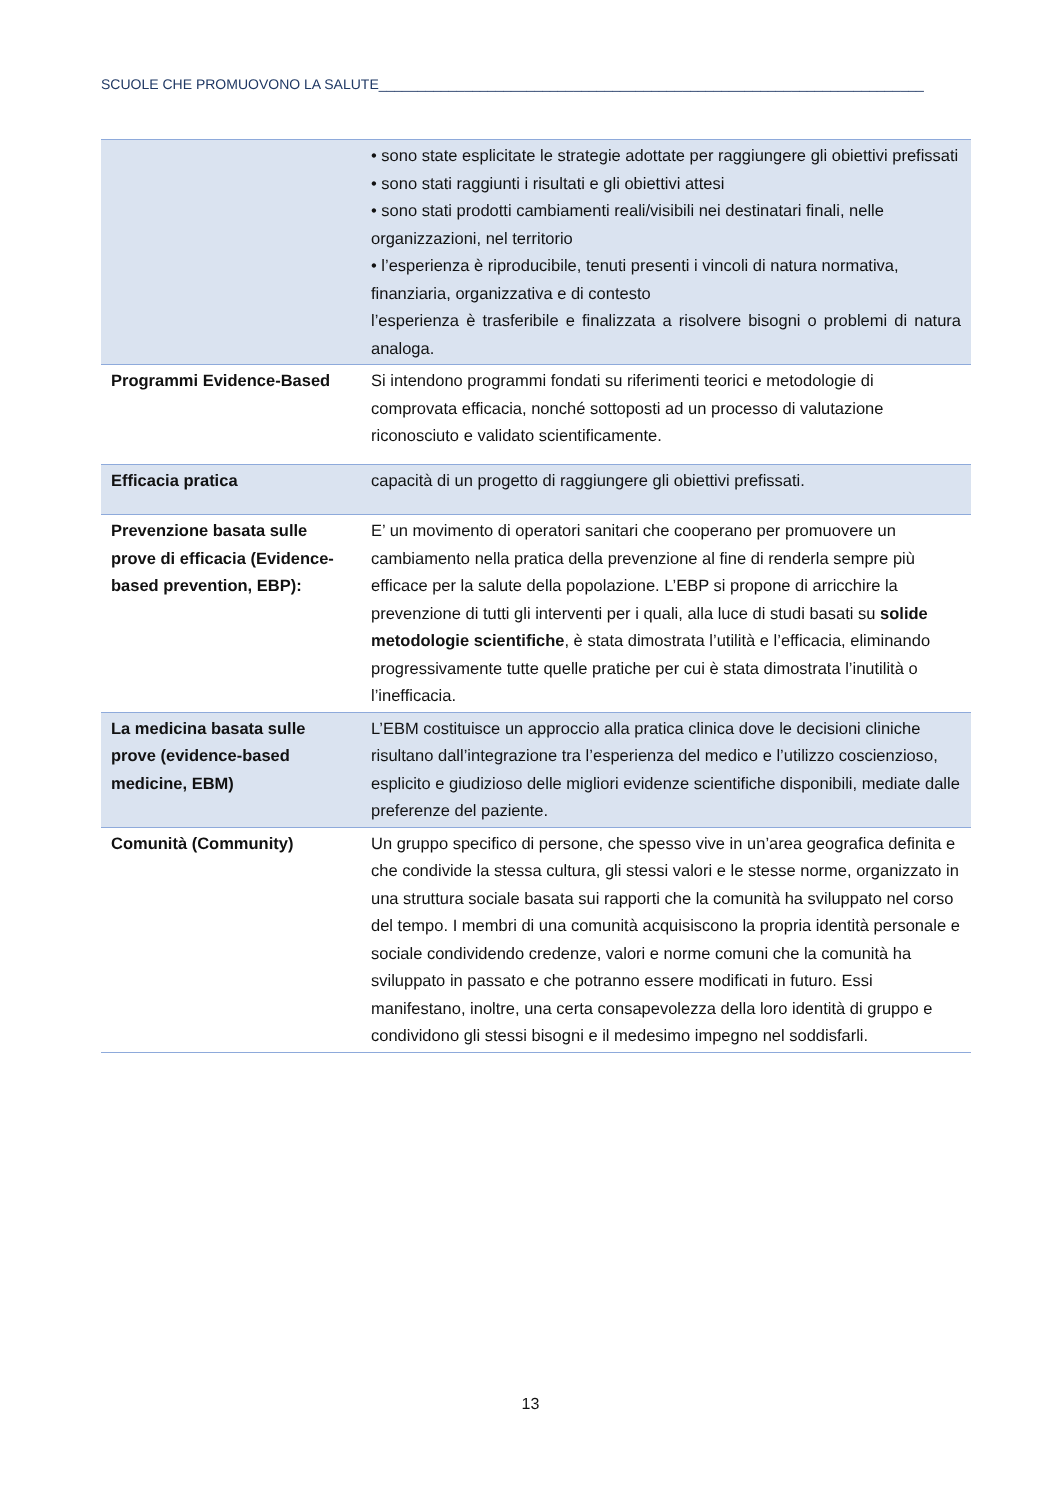SCUOLE CHE PROMUOVONO LA SALUTE______________________________________________________________________
| | • sono state esplicitate le strategie adottate per raggiungere gli obiettivi prefissati • sono stati raggiunti i risultati e gli obiettivi attesi • sono stati prodotti cambiamenti reali/visibili nei destinatari finali, nelle organizzazioni, nel territorio • l’esperienza è riproducibile, tenuti presenti i vincoli di natura normativa, finanziaria, organizzativa e di contesto l’esperienza è trasferibile e finalizzata a risolvere bisogni o problemi di natura analoga. |
| Programmi Evidence-Based | Si intendono programmi fondati su riferimenti teorici e metodologie di comprovata efficacia, nonché sottoposti ad un processo di valutazione riconosciuto e validato scientificamente. |
| Efficacia pratica | capacità di un progetto di raggiungere gli obiettivi prefissati. |
| Prevenzione basata sulle prove di efficacia (Evidence-based prevention, EBP): | E’ un movimento di operatori sanitari che cooperano per promuovere un cambiamento nella pratica della prevenzione al fine di renderla sempre più efficace per la salute della popolazione. L’EBP si propone di arricchire la prevenzione di tutti gli interventi per i quali, alla luce di studi basati su solide metodologie scientifiche , è stata dimostrata l’utilità e l’efficacia, eliminando progressivamente tutte quelle pratiche per cui è stata dimostrata l’inutilità o l’inefficacia. |
| La medicina basata sulle prove (evidence-based medicine, EBM) | L’EBM costituisce un approccio alla pratica clinica dove le decisioni cliniche risultano dall’integrazione tra l’esperienza del medico e l’utilizzo coscienzioso, esplicito e giudizioso delle migliori evidenze scientifiche disponibili, mediate dalle preferenze del paziente. |
| Comunità (Community) | Un gruppo specifico di persone, che spesso vive in un’area geografica definita e che condivide la stessa cultura, gli stessi valori e le stesse norme, organizzato in una struttura sociale basata sui rapporti che la comunità ha sviluppato nel corso del tempo. I membri di una comunità acquisiscono la propria identità personale e sociale condividendo credenze, valori e norme comuni che la comunità ha sviluppato in passato e che potranno essere modificati in futuro. Essi manifestano, inoltre, una certa consapevolezza della loro identità di gruppo e condividono gli stessi bisogni e il medesimo impegno nel soddisfarli. |
13